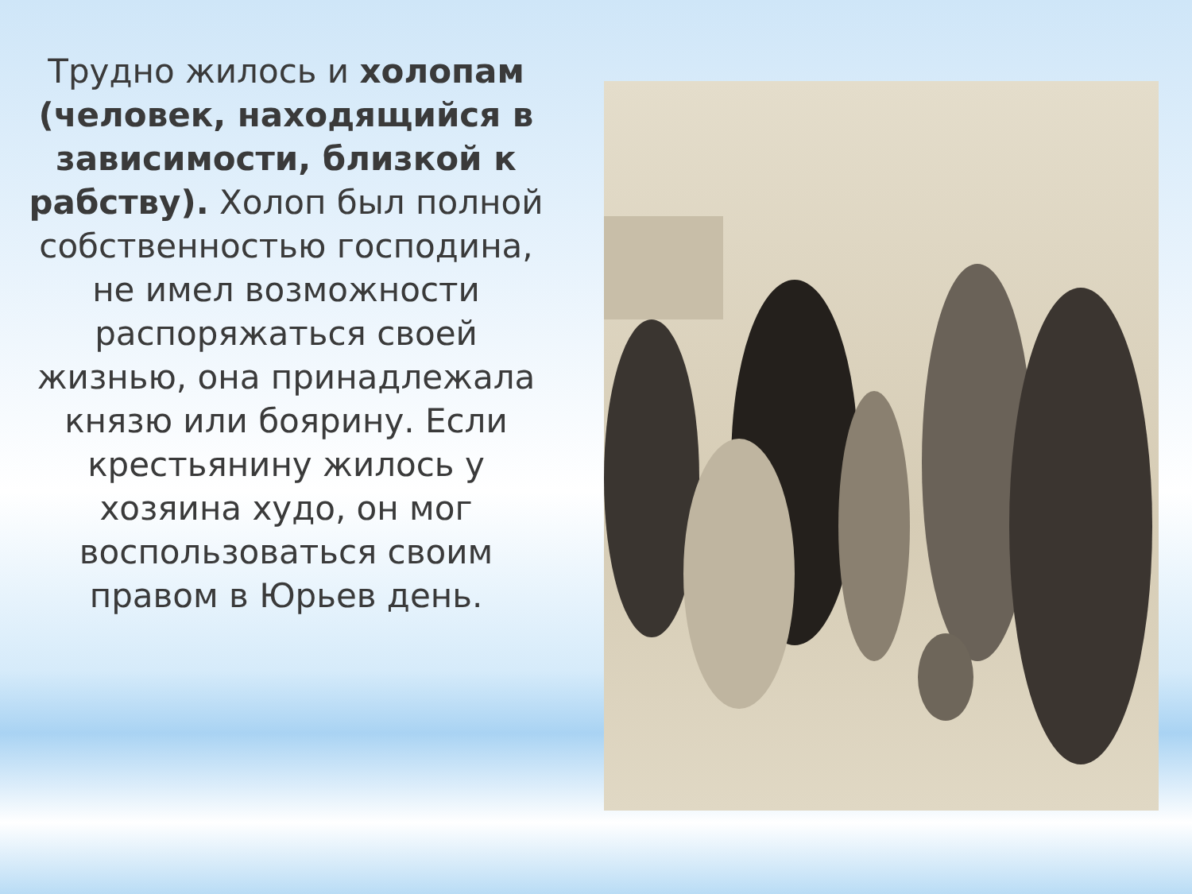Трудно жилось и холопам (человек, находящийся в зависимости, близкой к рабству). Холоп был полной собственностью господина, не имел возможности распоряжаться своей жизнью, она принадлежала князю или боярину. Если крестьянину жилось у хозяина худо, он мог воспользоваться своим правом в Юрьев день.